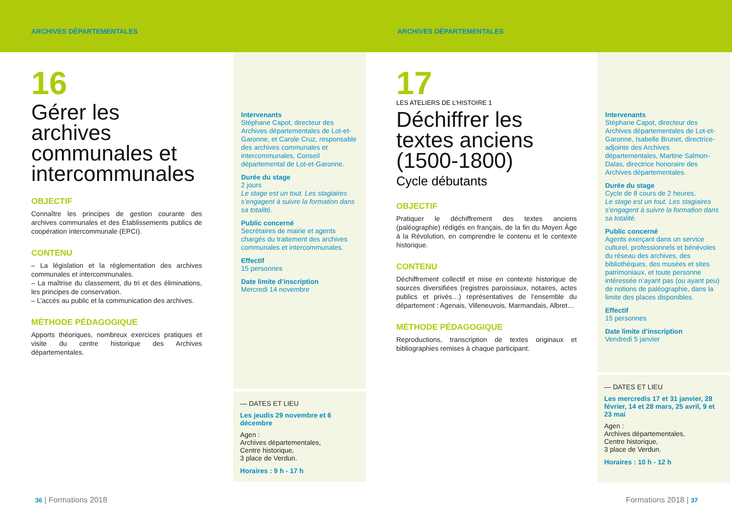ARCHIVES DÉPARTEMENTALES ARCHIVES DÉPARTEMENTALES
16
Gérer les archives communales et intercommunales
OBJECTIF
Connaître les principes de gestion courante des archives communales et des Établissements publics de coopération intercommunale (EPCI).
CONTENU
– La législation et la réglementation des archives communales et intercommunales.
– La maîtrise du classement, du tri et des éliminations, les principes de conservation.
– L’accès au public et la communication des archives.
MÉTHODE PÉDAGOGIQUE
Apports théoriques, nombreux exercices pratiques et visite du centre historique des Archives départementales.
Intervenants
Stéphane Capot, directeur des Archives départementales de Lot-et-Garonne, et Carole Cruz, responsable des archives communales et intercommunales, Conseil départemental de Lot-et-Garonne.
Durée du stage
2 jours
Le stage est un tout. Les stagiaires s’engagent à suivre la formation dans sa totalité.
Public concerné
Secrétaires de mairie et agents chargés du traitement des archives communales et intercommunales.
Effectif
15 personnes
Date limite d’inscription
Mercredi 14 novembre
— DATES ET LIEU
Les jeudis 29 novembre et 6 décembre
Agen :
Archives départementales,
Centre historique,
3 place de Verdun.
Horaires : 9 h - 17 h
36 | Formations 2018
17
LES ATELIERS DE L’HISTOIRE 1
Déchiffrer les textes anciens (1500-1800)
Cycle débutants
OBJECTIF
Pratiquer le déchiffrement des textes anciens (paléographie) rédigés en français, de la fin du Moyen Âge à la Révolution, en comprendre le contenu et le contexte historique.
CONTENU
Déchiffrement collectif et mise en contexte historique de sources diversifiées (registres paroissiaux, notaires, actes publics et privés…) représentatives de l’ensemble du département : Agenais, Villeneuvois, Marmandais, Albret…
MÉTHODE PÉDAGOGIQUE
Reproductions, transcription de textes originaux et bibliographies remises à chaque participant.
Intervenants
Stéphane Capot, directeur des Archives départementales de Lot-et-Garonne, Isabelle Brunet, directrice-adjointe des Archives départementales, Martine Salmon-Dalas, directrice honoraire des Archives départementales.
Durée du stage
Cycle de 8 cours de 2 heures.
Le stage est un tout. Les stagiaires s’engagent à suivre la formation dans sa totalité.
Public concerné
Agents exerçant dans un service culturel, professionnels et bénévoles du réseau des archives, des bibliothèques, des musées et sites patrimoniaux, et toute personne intéressée n’ayant pas (ou ayant peu) de notions de paléographie, dans la limite des places disponibles.
Effectif
15 personnes
Date limite d’inscription
Vendredi 5 janvier
— DATES ET LIEU
Les mercredis 17 et 31 janvier, 28 février, 14 et 28 mars, 25 avril, 9 et 23 mai
Agen :
Archives départementales,
Centre historique,
3 place de Verdun.
Horaires : 10 h - 12 h
Formations 2018 | 37